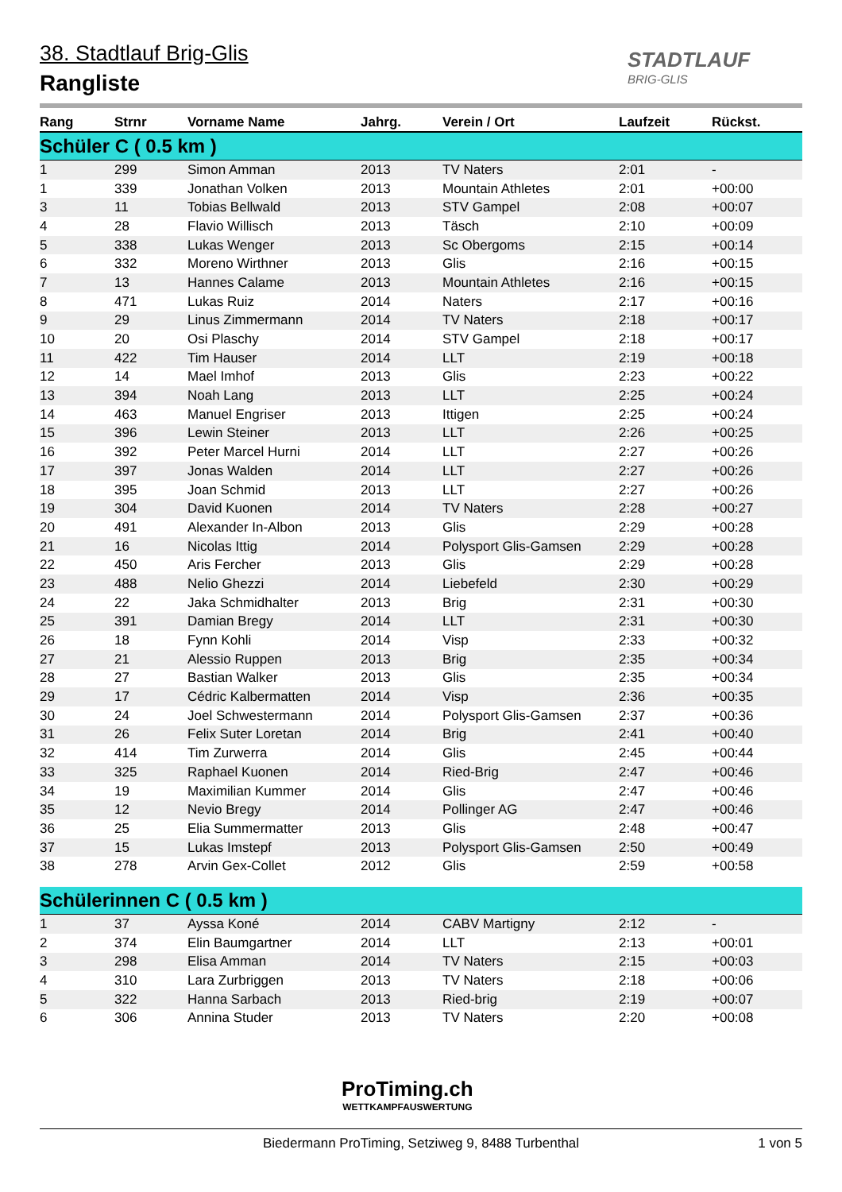38. Stadtlauf Brig-Glis
Rangliste
STADTLAUF
BRIG-GLIS
| Rang | Strnr | Vorname Name | Jahrg. | Verein / Ort | Laufzeit | Rückst. |
| --- | --- | --- | --- | --- | --- | --- |
| Schüler C ( 0.5 km ) | | | | | | |
| 1 | 299 | Simon Amman | 2013 | TV Naters | 2:01 | - |
| 1 | 339 | Jonathan Volken | 2013 | Mountain Athletes | 2:01 | +00:00 |
| 3 | 11 | Tobias Bellwald | 2013 | STV Gampel | 2:08 | +00:07 |
| 4 | 28 | Flavio Willisch | 2013 | Täsch | 2:10 | +00:09 |
| 5 | 338 | Lukas Wenger | 2013 | Sc Obergoms | 2:15 | +00:14 |
| 6 | 332 | Moreno Wirthner | 2013 | Glis | 2:16 | +00:15 |
| 7 | 13 | Hannes Calame | 2013 | Mountain Athletes | 2:16 | +00:15 |
| 8 | 471 | Lukas Ruiz | 2014 | Naters | 2:17 | +00:16 |
| 9 | 29 | Linus Zimmermann | 2014 | TV Naters | 2:18 | +00:17 |
| 10 | 20 | Osi Plaschy | 2014 | STV Gampel | 2:18 | +00:17 |
| 11 | 422 | Tim Hauser | 2014 | LLT | 2:19 | +00:18 |
| 12 | 14 | Mael Imhof | 2013 | Glis | 2:23 | +00:22 |
| 13 | 394 | Noah Lang | 2013 | LLT | 2:25 | +00:24 |
| 14 | 463 | Manuel Engriser | 2013 | Ittigen | 2:25 | +00:24 |
| 15 | 396 | Lewin Steiner | 2013 | LLT | 2:26 | +00:25 |
| 16 | 392 | Peter Marcel Hurni | 2014 | LLT | 2:27 | +00:26 |
| 17 | 397 | Jonas Walden | 2014 | LLT | 2:27 | +00:26 |
| 18 | 395 | Joan Schmid | 2013 | LLT | 2:27 | +00:26 |
| 19 | 304 | David Kuonen | 2014 | TV Naters | 2:28 | +00:27 |
| 20 | 491 | Alexander In-Albon | 2013 | Glis | 2:29 | +00:28 |
| 21 | 16 | Nicolas Ittig | 2014 | Polysport Glis-Gamsen | 2:29 | +00:28 |
| 22 | 450 | Aris Fercher | 2013 | Glis | 2:29 | +00:28 |
| 23 | 488 | Nelio Ghezzi | 2014 | Liebefeld | 2:30 | +00:29 |
| 24 | 22 | Jaka Schmidhalter | 2013 | Brig | 2:31 | +00:30 |
| 25 | 391 | Damian Bregy | 2014 | LLT | 2:31 | +00:30 |
| 26 | 18 | Fynn Kohli | 2014 | Visp | 2:33 | +00:32 |
| 27 | 21 | Alessio Ruppen | 2013 | Brig | 2:35 | +00:34 |
| 28 | 27 | Bastian Walker | 2013 | Glis | 2:35 | +00:34 |
| 29 | 17 | Cédric Kalbermatten | 2014 | Visp | 2:36 | +00:35 |
| 30 | 24 | Joel Schwestermann | 2014 | Polysport Glis-Gamsen | 2:37 | +00:36 |
| 31 | 26 | Felix Suter Loretan | 2014 | Brig | 2:41 | +00:40 |
| 32 | 414 | Tim Zurwerra | 2014 | Glis | 2:45 | +00:44 |
| 33 | 325 | Raphael Kuonen | 2014 | Ried-Brig | 2:47 | +00:46 |
| 34 | 19 | Maximilian Kummer | 2014 | Glis | 2:47 | +00:46 |
| 35 | 12 | Nevio Bregy | 2014 | Pollinger AG | 2:47 | +00:46 |
| 36 | 25 | Elia Summermatter | 2013 | Glis | 2:48 | +00:47 |
| 37 | 15 | Lukas Imstepf | 2013 | Polysport Glis-Gamsen | 2:50 | +00:49 |
| 38 | 278 | Arvin Gex-Collet | 2012 | Glis | 2:59 | +00:58 |
| Schülerinnen C ( 0.5 km ) | | | | | | |
| 1 | 37 | Ayssa Koné | 2014 | CABV Martigny | 2:12 | - |
| 2 | 374 | Elin Baumgartner | 2014 | LLT | 2:13 | +00:01 |
| 3 | 298 | Elisa Amman | 2014 | TV Naters | 2:15 | +00:03 |
| 4 | 310 | Lara Zurbriggen | 2013 | TV Naters | 2:18 | +00:06 |
| 5 | 322 | Hanna Sarbach | 2013 | Ried-brig | 2:19 | +00:07 |
| 6 | 306 | Annina Studer | 2013 | TV Naters | 2:20 | +00:08 |
ProTiming.ch
WETTKAMPFAUSWERTUNG
Biedermann ProTiming, Setziweg 9, 8488 Turbenthal
1 von 5